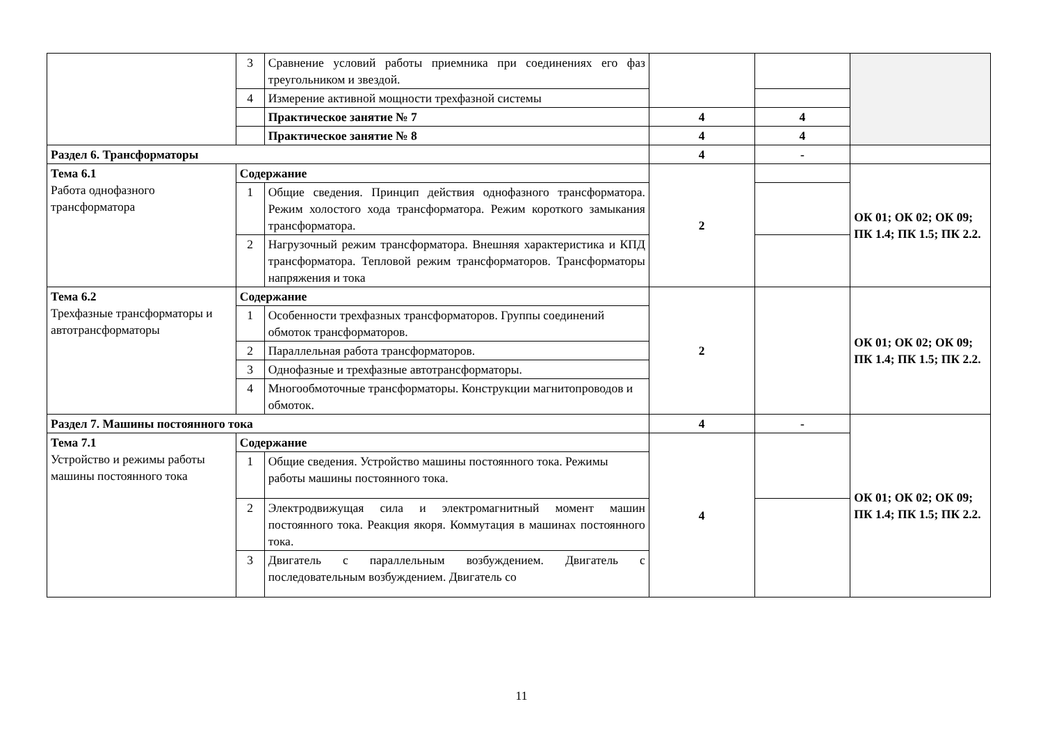| | 3 | Сравнение условий работы приемника при соединениях его фаз треугольником и звездой. | | | |
| | 4 | Измерение активной мощности трехфазной системы | | | |
| | | Практическое занятие № 7 | 4 | 4 | |
| | | Практическое занятие № 8 | 4 | 4 | |
| Раздел 6. Трансформаторы | | | 4 | - | |
| Тема 6.1 Работа однофазного трансформатора | Содержание | | 2 | | ОК 01; ОК 02; ОК 09; ПК 1.4; ПК 1.5; ПК 2.2. |
| | 1 | Общие сведения. Принцип действия однофазного трансформатора. Режим холостого хода трансформатора. Режим короткого замыкания трансформатора. | | | |
| | 2 | Нагрузочный режим трансформатора. Внешняя характеристика и КПД трансформатора. Тепловой режим трансформаторов. Трансформаторы напряжения и тока | | | |
| Тема 6.2 Трехфазные трансформаторы и автотрансформаторы | Содержание | | 2 | | ОК 01; ОК 02; ОК 09; ПК 1.4; ПК 1.5; ПК 2.2. |
| | 1 | Особенности трехфазных трансформаторов. Группы соединений обмоток трансформаторов. | | | |
| | 2 | Параллельная работа трансформаторов. | | | |
| | 3 | Однофазные и трехфазные автотрансформаторы. | | | |
| | 4 | Многообмоточные трансформаторы. Конструкции магнитопроводов и обмоток. | | | |
| Раздел 7. Машины постоянного тока | | | 4 | - | ОК 01; ОК 02; ОК 09; ПК 1.4; ПК 1.5; ПК 2.2. |
| Тема 7.1 Устройство и режимы работы машины постоянного тока | Содержание | | 4 | | |
| | 1 | Общие сведения. Устройство машины постоянного тока. Режимы работы машины постоянного тока. | | | |
| | 2 | Электродвижущая сила и электромагнитный момент машин постоянного тока. Реакция якоря. Коммутация в машинах постоянного тока. | | | |
| | 3 | Двигатель с параллельным возбуждением. Двигатель с последовательным возбуждением. Двигатель со | | | |
11